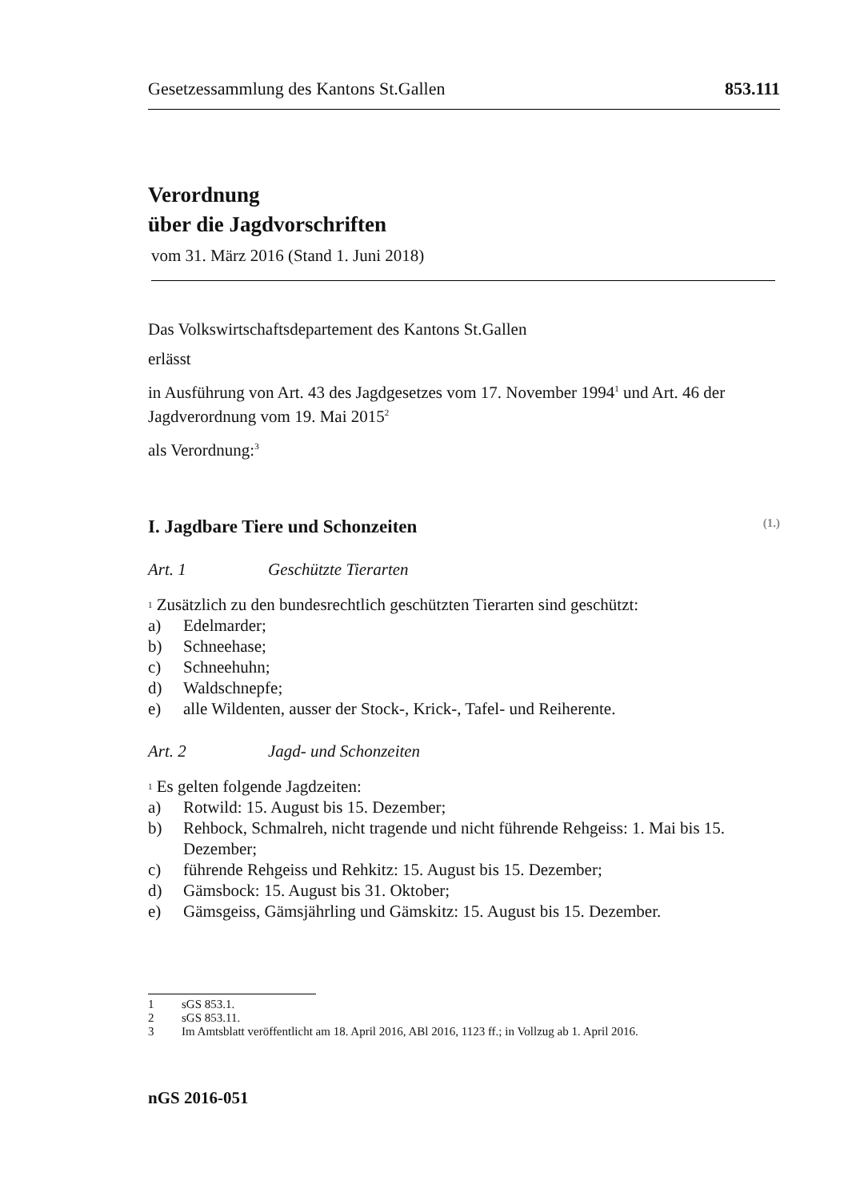Gesetzessammlung des Kantons St.Gallen 853.111
Verordnung
über die Jagdvorschriften
vom 31. März 2016 (Stand 1. Juni 2018)
Das Volkswirtschaftsdepartement des Kantons St.Gallen
erlässt
in Ausführung von Art. 43 des Jagdgesetzes vom 17. November 1994<sup>1</sup> und Art. 46 der Jagdverordnung vom 19. Mai 2015<sup>2</sup>
als Verordnung:<sup>3</sup>
I. Jagdbare Tiere und Schonzeiten (1.)
Art. 1 Geschützte Tierarten
<sup>1</sup> Zusätzlich zu den bundesrechtlich geschützten Tierarten sind geschützt:
a) Edelmarder;
b) Schneehase;
c) Schneehuhn;
d) Waldschnepfe;
e) alle Wildenten, ausser der Stock-, Krick-, Tafel- und Reiherente.
Art. 2 Jagd- und Schonzeiten
<sup>1</sup> Es gelten folgende Jagdzeiten:
a) Rotwild: 15. August bis 15. Dezember;
b) Rehbock, Schmalreh, nicht tragende und nicht führende Rehgeiss: 1. Mai bis 15. Dezember;
c) führende Rehgeiss und Rehkitz: 15. August bis 15. Dezember;
d) Gämsbock: 15. August bis 31. Oktober;
e) Gämsgeiss, Gämsjährling und Gämskitz: 15. August bis 15. Dezember.
1 sGS 853.1.
2 sGS 853.11.
3 Im Amtsblatt veröffentlicht am 18. April 2016, ABl 2016, 1123 ff.; in Vollzug ab 1. April 2016.
nGS 2016-051